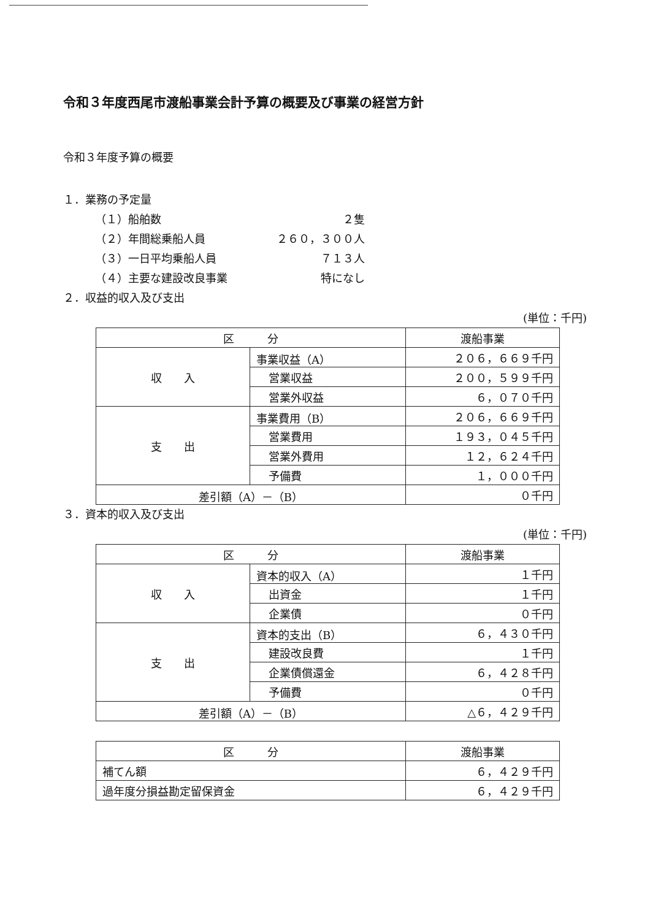令和３年度西尾市渡船事業会計予算の概要及び事業の経営方針
令和３年度予算の概要
１．業務の予定量
（１）船舶数 ２隻
（２）年間総乗船人員 ２６０，３００人
（３）一日平均乗船人員 ７１３人
（４）主要な建設改良事業 特になし
２．収益的収入及び支出
(単位：千円)
| 区 分 | | 渡船事業 |
| --- | --- | --- |
| 収 入 | 事業収益（A） | ２０６，６６９千円 |
| | 営業収益 | ２００，５９９千円 |
| | 営業外収益 | ６，０７０千円 |
| 支 出 | 事業費用（B） | ２０６，６６９千円 |
| | 営業費用 | １９３，０４５千円 |
| | 営業外費用 | １２，６２４千円 |
| | 予備費 | １，０００千円 |
| 差引額（A）－（B） | | ０千円 |
３．資本的収入及び支出
(単位：千円)
| 区 分 | | 渡船事業 |
| --- | --- | --- |
| 収 入 | 資本的収入（A） | １千円 |
| | 出資金 | １千円 |
| | 企業債 | ０千円 |
| 支 出 | 資本的支出（B） | ６，４３０千円 |
| | 建設改良費 | １千円 |
| | 企業債償還金 | ６，４２８千円 |
| | 予備費 | ０千円 |
| 差引額（A）－（B） | | △６，４２９千円 |
| 区 分 | 渡船事業 |
| --- | --- |
| 補てん額 | ６，４２９千円 |
| 過年度分損益勘定留保資金 | ６，４２９千円 |